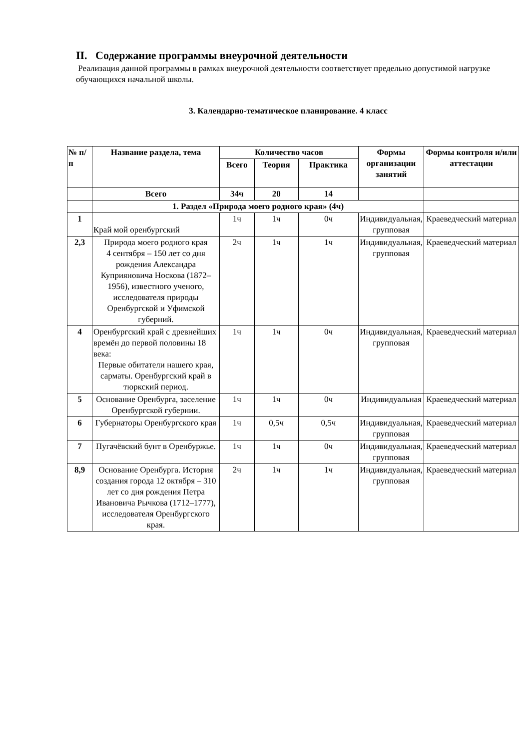II. Содержание программы внеурочной деятельности
Реализация данной программы в рамках внеурочной деятельности соответствует предельно допустимой нагрузке обучающихся начальной школы.
3. Календарно-тематическое планирование. 4 класс
| № п/п | Название раздела, тема | Количество часов | | | Формы организации занятий | Формы контроля и/или аттестации |
| --- | --- | --- | --- | --- | --- | --- |
| | | Всего | Теория | Практика | | |
| | Всего | 34ч | 20 | 14 | | |
| | 1. Раздел «Природа моего родного края» (4ч) | | | | | |
| 1 | Край мой оренбургский | 1ч | 1ч | 0ч | Индивидуальная, групповая | Краеведческий материал |
| 2,3 | Природа моего родного края 4 сентября – 150 лет со дня рождения Александра Куприяновича Носкова (1872–1956), известного ученого, исследователя природы Оренбургской и Уфимской губерний. | 2ч | 1ч | 1ч | Индивидуальная, групповая | Краеведческий материал |
| 4 | Оренбургский край с древнейших времён до первой половины 18 века: Первые обитатели нашего края, сарматы. Оренбургский край в тюркский период. | 1ч | 1ч | 0ч | Индивидуальная, групповая | Краеведческий материал |
| 5 | Основание Оренбурга, заселение Оренбургской губернии. | 1ч | 1ч | 0ч | Индивидуальная | Краеведческий материал |
| 6 | Губернаторы Оренбургского края | 1ч | 0,5ч | 0,5ч | Индивидуальная, групповая | Краеведческий материал |
| 7 | Пугачёвский бунт в Оренбуржье. | 1ч | 1ч | 0ч | Индивидуальная, групповая | Краеведческий материал |
| 8,9 | Основание Оренбурга. История создания города 12 октября – 310 лет со дня рождения Петра Ивановича Рычкова (1712–1777), исследователя Оренбургского края. | 2ч | 1ч | 1ч | Индивидуальная, групповая | Краеведческий материал |